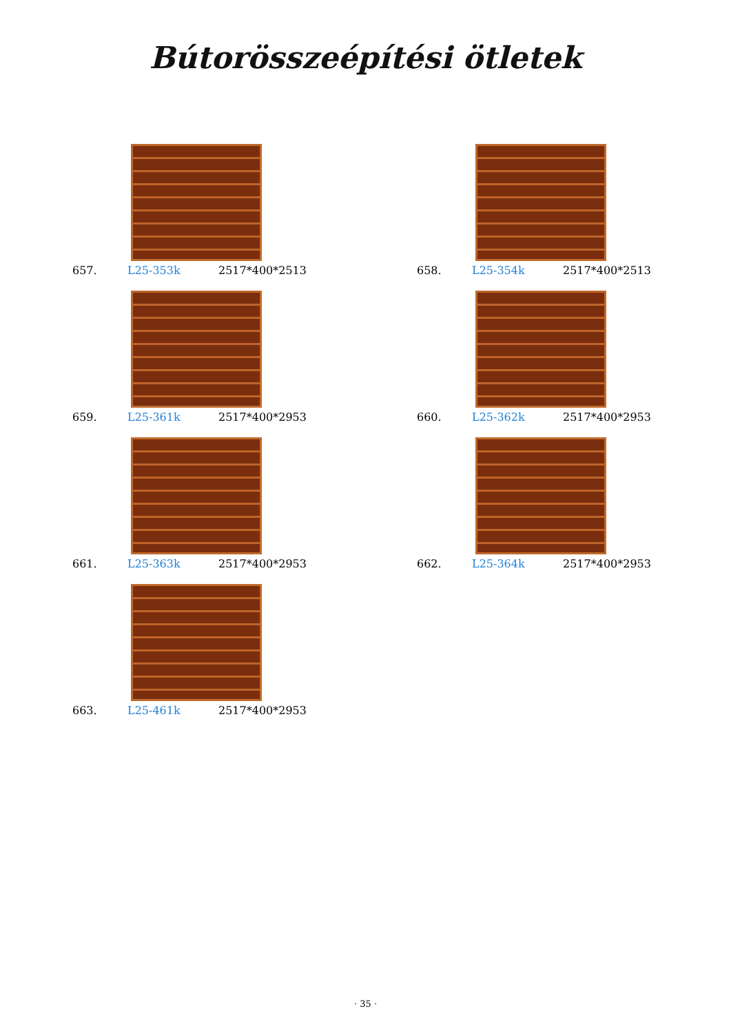Bútorösszeépítési ötletek
657. L25-353k 2517*400*2513
658. L25-354k 2517*400*2513
659. L25-361k 2517*400*2953
660. L25-362k 2517*400*2953
661. L25-363k 2517*400*2953
662. L25-364k 2517*400*2953
663. L25-461k 2517*400*2953
· 35 ·